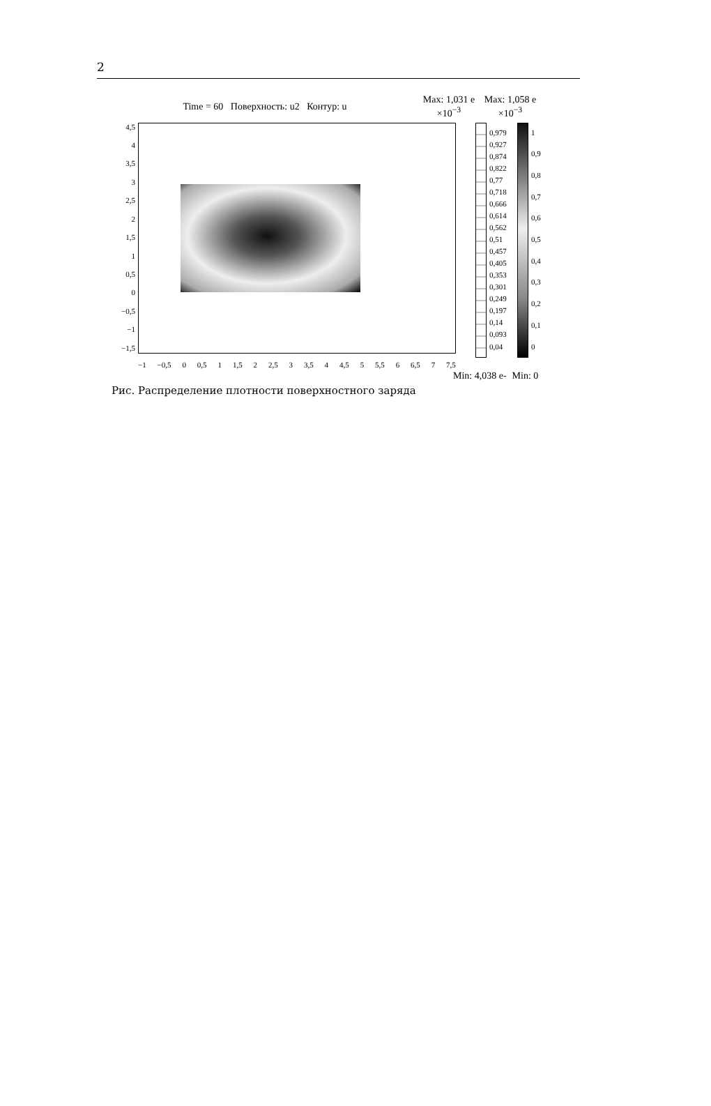2
Time = 60 Поверхность: u2 Контур: u
Max: 1,031 e
×10<sup>−3</sup>
Max: 1,058 e
×10<sup>−3</sup>
4,5
4
3,5
3
2,5
2
1,5
1
0,5
0
−0,5
−1
−1,5
0,979
0,927
0,874
0,822
0,77
0,718
0,666
0,614
0,562
0,51
0,457
0,405
0,353
0,301
0,249
0,197
0,14
0,093
0,04
1
0,9
0,8
0,7
0,6
0,5
0,4
0,3
0,2
0,1
0
−1 −0,5 0 0,5 1 1,5 2 2,5 3 3,5 4 4,5 5 5,5 6 6,5 7 7,5
Min: 4,038 e- Min: 0
Рис. Распределение плотности поверхностного заряда